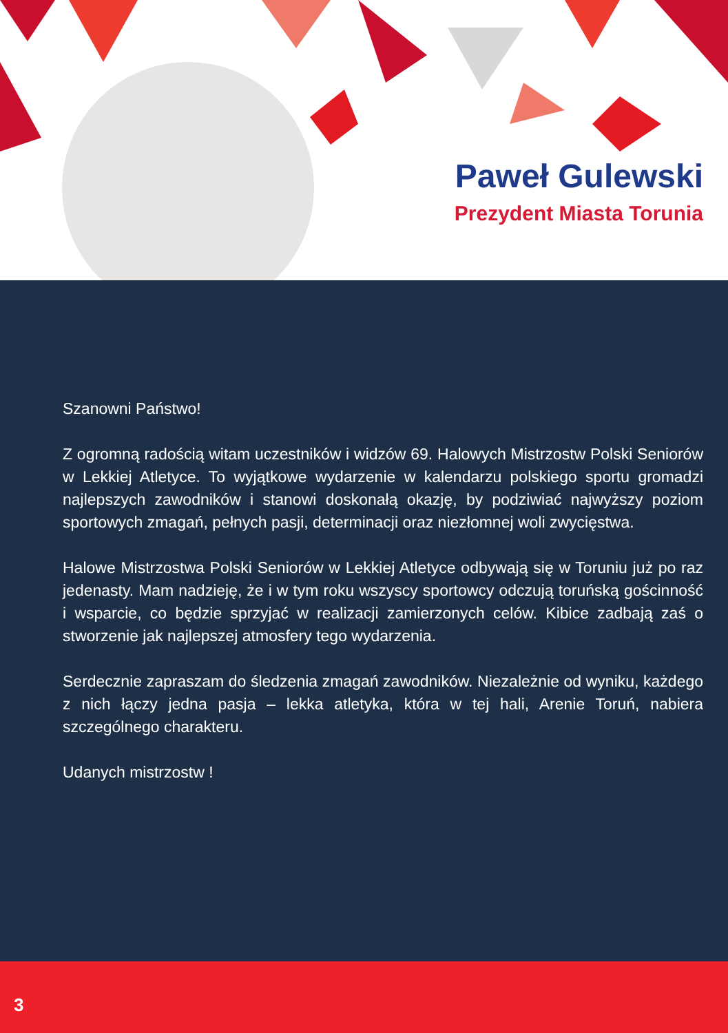Paweł Gulewski
Prezydent Miasta Torunia
Szanowni Państwo!
Z ogromną radością witam uczestników i widzów 69. Halowych Mistrzostw Polski Seniorów w Lekkiej Atletyce. To wyjątkowe wydarzenie w kalendarzu polskiego sportu gromadzi najlepszych zawodników i stanowi doskonałą okazję, by podziwiać najwyższy poziom sportowych zmagań, pełnych pasji, determinacji oraz niezłomnej woli zwycięstwa.
Halowe Mistrzostwa Polski Seniorów w Lekkiej Atletyce odbywają się w Toruniu już po raz jedenasty. Mam nadzieję, że i w tym roku wszyscy sportowcy odczują toruńską gościnność i wsparcie, co będzie sprzyjać w realizacji zamierzonych celów. Kibice zadbają zaś o stworzenie jak najlepszej atmosfery tego wydarzenia.
Serdecznie zapraszam do śledzenia zmagań zawodników. Niezależnie od wyniku, każdego z nich łączy jedna pasja – lekka atletyka, która w tej hali, Arenie Toruń, nabiera szczególnego charakteru.
Udanych mistrzostw !
3